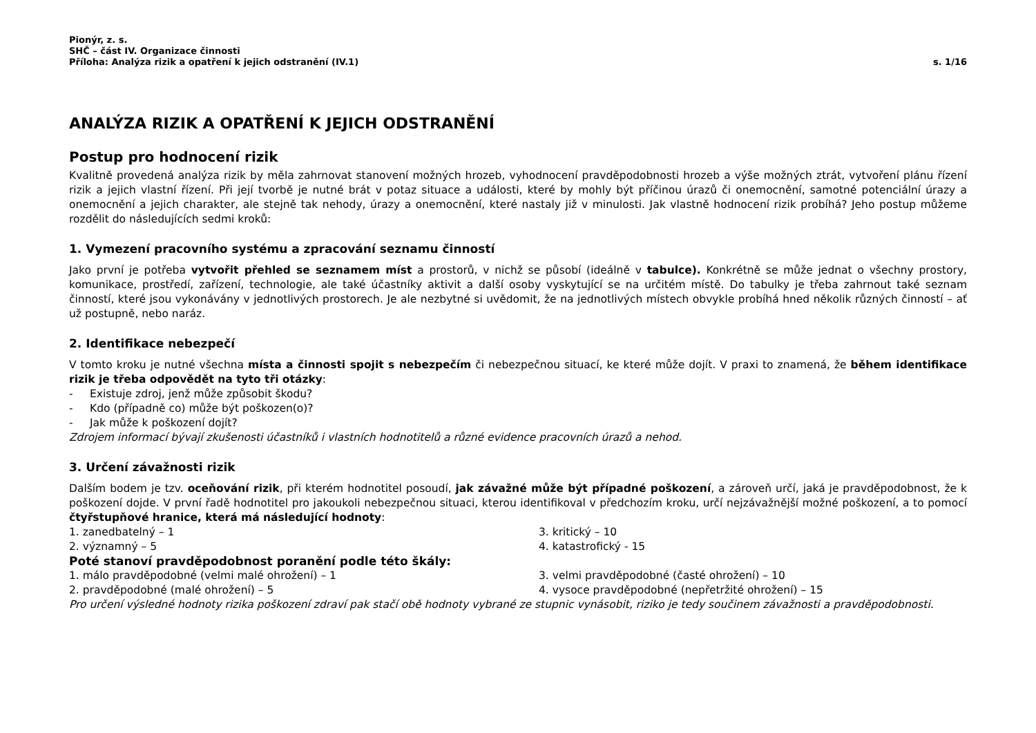Pionýr, z. s.
SHČ – část IV. Organizace činnosti
Příloha: Analýza rizik a opatření k jejich odstranění (IV.1) s. 1/16
ANALÝZA RIZIK A OPATŘENÍ K JEJICH ODSTRANĚNÍ
Postup pro hodnocení rizik
Kvalitně provedená analýza rizik by měla zahrnovat stanovení možných hrozeb, vyhodnocení pravděpodobnosti hrozeb a výše možných ztrát, vytvoření plánu řízení rizik a jejich vlastní řízení. Při její tvorbě je nutné brát v potaz situace a události, které by mohly být příčinou úrazů či onemocnění, samotné potenciální úrazy a onemocnění a jejich charakter, ale stejně tak nehody, úrazy a onemocnění, které nastaly již v minulosti. Jak vlastně hodnocení rizik probíhá? Jeho postup můžeme rozdělit do následujících sedmi kroků:
1. Vymezení pracovního systému a zpracování seznamu činností
Jako první je potřeba vytvořit přehled se seznamem míst a prostorů, v nichž se působí (ideálně v tabulce). Konkrétně se může jednat o všechny prostory, komunikace, prostředí, zařízení, technologie, ale také účastníky aktivit a další osoby vyskytující se na určitém místě. Do tabulky je třeba zahrnout také seznam činností, které jsou vykonávány v jednotlivých prostorech. Je ale nezbytné si uvědomit, že na jednotlivých místech obvykle probíhá hned několik různých činností – ať už postupně, nebo naráz.
2. Identifikace nebezpečí
V tomto kroku je nutné všechna místa a činnosti spojit s nebezpečím či nebezpečnou situací, ke které může dojít. V praxi to znamená, že během identifikace rizik je třeba odpovědět na tyto tři otázky:
- Existuje zdroj, jenž může způsobit škodu?
- Kdo (případně co) může být poškozen(o)?
- Jak může k poškození dojít?
Zdrojem informací bývají zkušenosti účastníků i vlastních hodnotitelů a různé evidence pracovních úrazů a nehod.
3. Určení závažnosti rizik
Dalším bodem je tzv. oceňování rizik, při kterém hodnotitel posoudí, jak závažné může být případné poškození, a zároveň určí, jaká je pravděpodobnost, že k poškození dojde. V první řadě hodnotitel pro jakoukoli nebezpečnou situaci, kterou identifikoval v předchozím kroku, určí nejzávažnější možné poškození, a to pomocí čtyřstupňové hranice, která má následující hodnoty:
1. zanedbatelný – 1
3. kritický – 10
2. významný – 5
4. katastrofický - 15
Poté stanoví pravděpodobnost poranění podle této škály:
1. málo pravděpodobné (velmi malé ohrožení) – 1
3. velmi pravděpodobné (časté ohrožení) – 10
2. pravděpodobné (malé ohrožení) – 5
4. vysoce pravděpodobné (nepřetržité ohrožení) – 15
Pro určení výsledné hodnoty rizika poškození zdraví pak stačí obě hodnoty vybrané ze stupnic vynásobit, riziko je tedy součinem závažnosti a pravděpodobnosti.